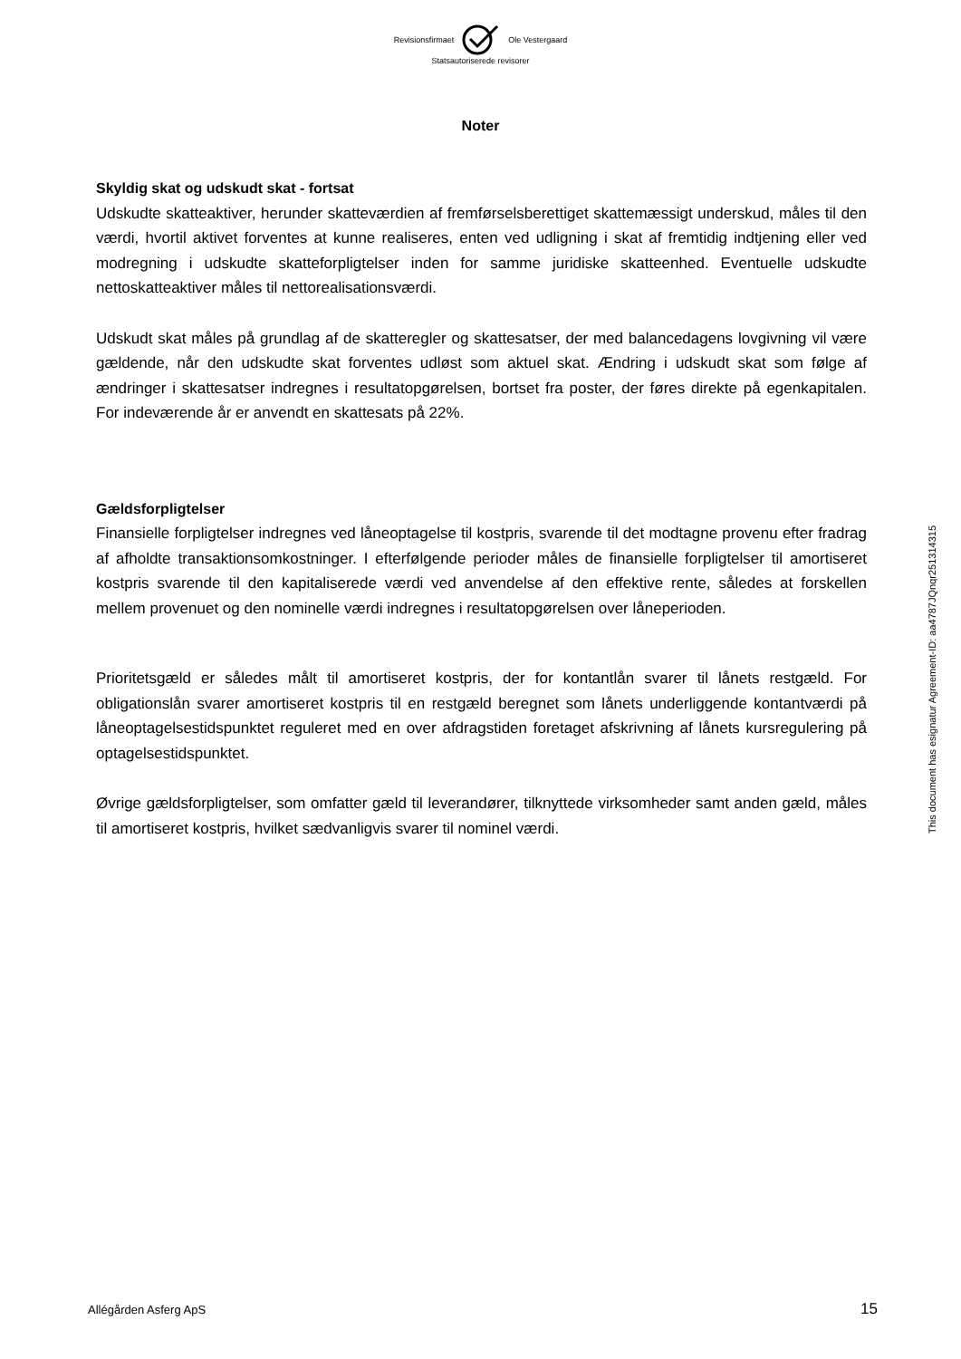Revisionsfirmaet Ole Vestergaard
Statsautoriserede revisorer
Noter
Skyldig skat og udskudt skat - fortsat
Udskudte skatteaktiver, herunder skatteværdien af fremførselsberettiget skattemæssigt underskud, måles til den værdi, hvortil aktivet forventes at kunne realiseres, enten ved udligning i skat af fremtidig indtjening eller ved modregning i udskudte skatteforpligtelser inden for samme juridiske skatteenhed. Eventuelle udskudte nettoskatteaktiver måles til nettorealisationsværdi.
Udskudt skat måles på grundlag af de skatteregler og skattesatser, der med balancedagens lovgivning vil være gældende, når den udskudte skat forventes udløst som aktuel skat. Ændring i udskudt skat som følge af ændringer i skattesatser indregnes i resultatopgørelsen, bortset fra poster, der føres direkte på egenkapitalen. For indeværende år er anvendt en skattesats på 22%.
Gældsforpligtelser
Finansielle forpligtelser indregnes ved låneoptagelse til kostpris, svarende til det modtagne provenu efter fradrag af afholdte transaktionsomkostninger. I efterfølgende perioder måles de finansielle forpligtelser til amortiseret kostpris svarende til den kapitaliserede værdi ved anvendelse af den effektive rente, således at forskellen mellem provenuet og den nominelle værdi indregnes i resultatopgørelsen over låneperioden.
Prioritetsgæld er således målt til amortiseret kostpris, der for kontantlån svarer til lånets restgæld. For obligationslån svarer amortiseret kostpris til en restgæld beregnet som lånets underliggende kontantværdi på låneoptagelsestidspunktet reguleret med en over afdragstiden foretaget afskrivning af lånets kursregulering på optagelsestidspunktet.
Øvrige gældsforpligtelser, som omfatter gæld til leverandører, tilknyttede virksomheder samt anden gæld, måles til amortiseret kostpris, hvilket sædvanligvis svarer til nominel værdi.
This document has esignatur Agreement-ID: aa4787JQnqr251314315
Allégården Asferg ApS 15